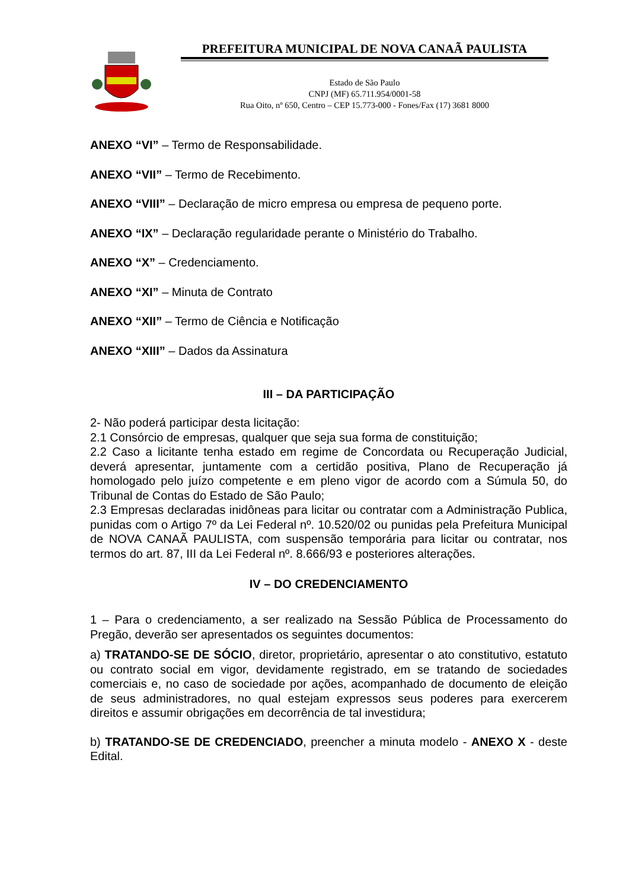PREFEITURA MUNICIPAL DE NOVA CANAÃ PAULISTA
Estado de São Paulo
CNPJ (MF) 65.711.954/0001-58
Rua Oito, nº 650, Centro – CEP 15.773-000 - Fones/Fax (17) 3681 8000
ANEXO “VI” – Termo de Responsabilidade.
ANEXO “VII” – Termo de Recebimento.
ANEXO “VIII” – Declaração de micro empresa ou empresa de pequeno porte.
ANEXO “IX” – Declaração regularidade perante o Ministério do Trabalho.
ANEXO “X” – Credenciamento.
ANEXO “XI” – Minuta de Contrato
ANEXO “XII” – Termo de Ciência e Notificação
ANEXO “XIII” – Dados da Assinatura
III – DA PARTICIPAÇÃO
2- Não poderá participar desta licitação:
2.1 Consórcio de empresas, qualquer que seja sua forma de constituição;
2.2 Caso a licitante tenha estado em regime de Concordata ou Recuperação Judicial, deverá apresentar, juntamente com a certidão positiva, Plano de Recuperação já homologado pelo juízo competente e em pleno vigor de acordo com a Súmula 50, do Tribunal de Contas do Estado de São Paulo;
2.3 Empresas declaradas inidôneas para licitar ou contratar com a Administração Publica, punidas com o Artigo 7º da Lei Federal nº. 10.520/02 ou punidas pela Prefeitura Municipal de NOVA CANAÃ PAULISTA, com suspensão temporária para licitar ou contratar, nos termos do art. 87, III da Lei Federal nº. 8.666/93 e posteriores alterações.
IV – DO CREDENCIAMENTO
1 – Para o credenciamento, a ser realizado na Sessão Pública de Processamento do Pregão, deverão ser apresentados os seguintes documentos:
a) TRATANDO-SE DE SÓCIO, diretor, proprietário, apresentar o ato constitutivo, estatuto ou contrato social em vigor, devidamente registrado, em se tratando de sociedades comerciais e, no caso de sociedade por ações, acompanhado de documento de eleição de seus administradores, no qual estejam expressos seus poderes para exercerem direitos e assumir obrigações em decorrência de tal investidura;
b) TRATANDO-SE DE CREDENCIADO, preencher a minuta modelo - ANEXO X - deste Edital.